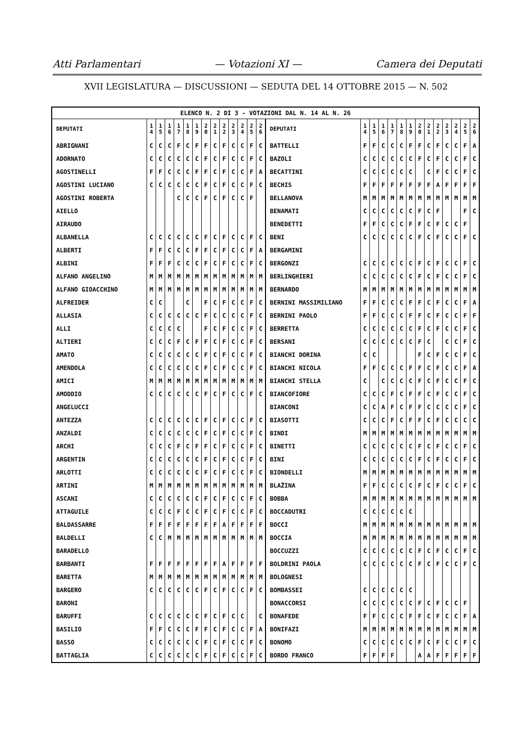Atti Parlamentari — Votazioni XI — Camera dei Deputati
XVII LEGISLATURA — DISCUSSIONI — SEDUTA DEL 14 OTTOBRE 2015 — N. 502
| ELENCO N. 2 DI 3 - VOTAZIONI DAL N. 14 AL N. 26 | | | | | | | | | | | | | | | | | | | | | | | | | | | |
| --- | --- | --- | --- | --- | --- | --- | --- | --- | --- | --- | --- | --- | --- | --- | --- | --- | --- | --- | --- | --- | --- | --- | --- | --- | --- | --- | --- |
| DEPUTATI | 1 4 | 1 5 | 1 6 | 1 7 | 1 8 | 1 9 | 2 0 | 2 1 | 2 2 | 2 3 | 2 4 | 2 5 | 2 6 | DEPUTATI | 1 4 | 1 5 | 1 6 | 1 7 | 1 8 | 1 9 | 2 0 | 2 1 | 2 2 | 2 3 | 2 4 | 2 5 | 2 6 |
| ABRIGNANI | C | C | C | F | C | F | F | C | F | C | C | F | C | BATTELLI | F | F | C | C | C | F | F | C | F | C | C | F | A |
| ADORNATO | C | C | C | C | C | C | F | C | F | C | C | F | C | BAZOLI | C | C | C | C | C | C | F | C | F | C | C | F | C |
| AGOSTINELLI | F | F | C | C | C | F | F | C | F | C | C | F | A | BECATTINI | C | C | C | C | C | C | | C | F | C | C | F | C |
| AGOSTINI LUCIANO | C | C | C | C | C | C | F | C | F | C | C | F | C | BECHIS | F | F | F | F | F | F | F | F | A | F | F | F | F |
| AGOSTINI ROBERTA | | | | C | C | C | F | C | F | C | C | F | | BELLANOVA | M | M | M | M | M | M | M | M | M | M | M | M | M |
| AIELLO | | | | | | | | | | | | | | BENAMATI | C | C | C | C | C | C | F | C | F | | | F | C |
| AIRAUDO | | | | | | | | | | | | | | BENEDETTI | F | F | C | C | C | F | F | C | F | C | C | F | |
| ALBANELLA | C | C | C | C | C | C | F | C | F | C | C | F | C | BENI | C | C | C | C | C | C | F | C | F | C | C | F | C |
| ALBERTI | F | F | C | C | C | F | F | C | F | C | C | F | A | BERGAMINI | | | | | | | | | | | | | |
| ALBINI | F | F | F | C | C | C | F | C | F | C | C | F | C | BERGONZI | C | C | C | C | C | C | F | C | F | C | C | F | C |
| ALFANO ANGELINO | M | M | M | M | M | M | M | M | M | M | M | M | M | BERLINGHIERI | C | C | C | C | C | C | F | C | F | C | C | F | C |
| ALFANO GIOACCHINO | M | M | M | M | M | M | M | M | M | M | M | M | M | BERNARDO | M | M | M | M | M | M | M | M | M | M | M | M | M |
| ALFREIDER | C | C | | | C | | F | C | F | C | C | F | C | BERNINI MASSIMILIANO | F | F | C | C | C | F | F | C | F | C | C | F | A |
| ALLASIA | C | C | C | C | C | C | F | C | C | C | C | F | C | BERNINI PAOLO | F | F | C | C | C | F | F | C | F | C | C | F | F |
| ALLI | C | C | C | C | | | F | C | F | C | C | F | C | BERRETTA | C | C | C | C | C | C | F | C | F | C | C | F | C |
| ALTIERI | C | C | C | F | C | F | F | C | F | C | C | F | C | BERSANI | C | C | C | C | C | C | F | C | | C | C | F | C |
| AMATO | C | C | C | C | C | C | F | C | F | C | C | F | C | BIANCHI DORINA | C | C | | | | | F | C | F | C | C | F | C |
| AMENDOLA | C | C | C | C | C | C | F | C | F | C | C | F | C | BIANCHI NICOLA | F | F | C | C | C | F | F | C | F | C | C | F | A |
| AMICI | M | M | M | M | M | M | M | M | M | M | M | M | M | BIANCHI STELLA | C | | C | C | C | C | F | C | F | C | C | F | C |
| AMODDIO | C | C | C | C | C | C | F | C | F | C | C | F | C | BIANCOFIORE | C | C | C | F | C | F | F | C | F | C | C | F | C |
| ANGELUCCI | | | | | | | | | | | | | | BIANCONI | C | C | A | F | C | F | F | C | C | C | C | F | C |
| ANTEZZA | C | C | C | C | C | C | F | C | F | C | C | F | C | BIASOTTI | C | C | C | F | C | F | F | C | F | C | C | C | C |
| ANZALDI | C | C | C | C | C | C | F | C | F | C | C | F | C | BINDI | M | M | M | M | M | M | M | M | M | M | M | M | M |
| ARCHI | C | C | C | F | C | F | F | C | F | C | C | F | C | BINETTI | C | C | C | C | C | C | F | C | F | C | C | F | C |
| ARGENTIN | C | C | C | C | C | C | F | C | F | C | C | F | C | BINI | C | C | C | C | C | C | F | C | F | C | C | F | C |
| ARLOTTI | C | C | C | C | C | C | F | C | F | C | C | F | C | BIONDELLI | M | M | M | M | M | M | M | M | M | M | M | M | M |
| ARTINI | M | M | M | M | M | M | M | M | M | M | M | M | M | BLAŽINA | F | F | C | C | C | C | F | C | F | C | C | F | C |
| ASCANI | C | C | C | C | C | C | F | C | F | C | C | F | C | BOBBA | M | M | M | M | M | M | M | M | M | M | M | M | M |
| ATTAGUILE | C | C | C | F | C | C | F | C | F | C | C | F | C | BOCCADUTRI | C | C | C | C | C | C | | | | | | | |
| BALDASSARRE | F | F | F | F | F | F | F | F | A | F | F | F | F | BOCCI | M | M | M | M | M | M | M | M | M | M | M | M | M |
| BALDELLI | C | C | M | M | M | M | M | M | M | M | M | M | M | BOCCIA | M | M | M | M | M | M | M | M | M | M | M | M | M |
| BARADELLO | | | | | | | | | | | | | | BOCCUZZI | C | C | C | C | C | C | F | C | F | C | C | F | C |
| BARBANTI | F | F | F | F | F | F | F | F | A | F | F | F | F | BOLDRINI PAOLA | C | C | C | C | C | C | F | C | F | C | C | F | C |
| BARETTA | M | M | M | M | M | M | M | M | M | M | M | M | M | BOLOGNESI | | | | | | | | | | | | | |
| BARGERO | C | C | C | C | C | C | F | C | F | C | C | F | C | BOMBASSEI | C | C | C | C | C | C | | | | | | | |
| BARONI | | | | | | | | | | | | | | BONACCORSI | C | C | C | C | C | C | F | C | F | C | C | F | |
| BARUFFI | C | C | C | C | C | C | F | C | F | C | C | | C | BONAFEDE | F | F | C | C | C | F | F | C | F | C | C | F | A |
| BASILIO | F | F | C | C | C | F | F | C | F | C | C | F | A | BONIFAZI | M | M | M | M | M | M | M | M | M | M | M | M | M |
| BASSO | C | C | C | C | C | C | F | C | F | C | C | F | C | BONOMO | C | C | C | C | C | C | F | C | F | C | C | F | C |
| BATTAGLIA | C | C | C | C | C | C | F | C | F | C | C | F | C | BORDO FRANCO | F | F | F | F | | | A | A | F | F | F | F | F |